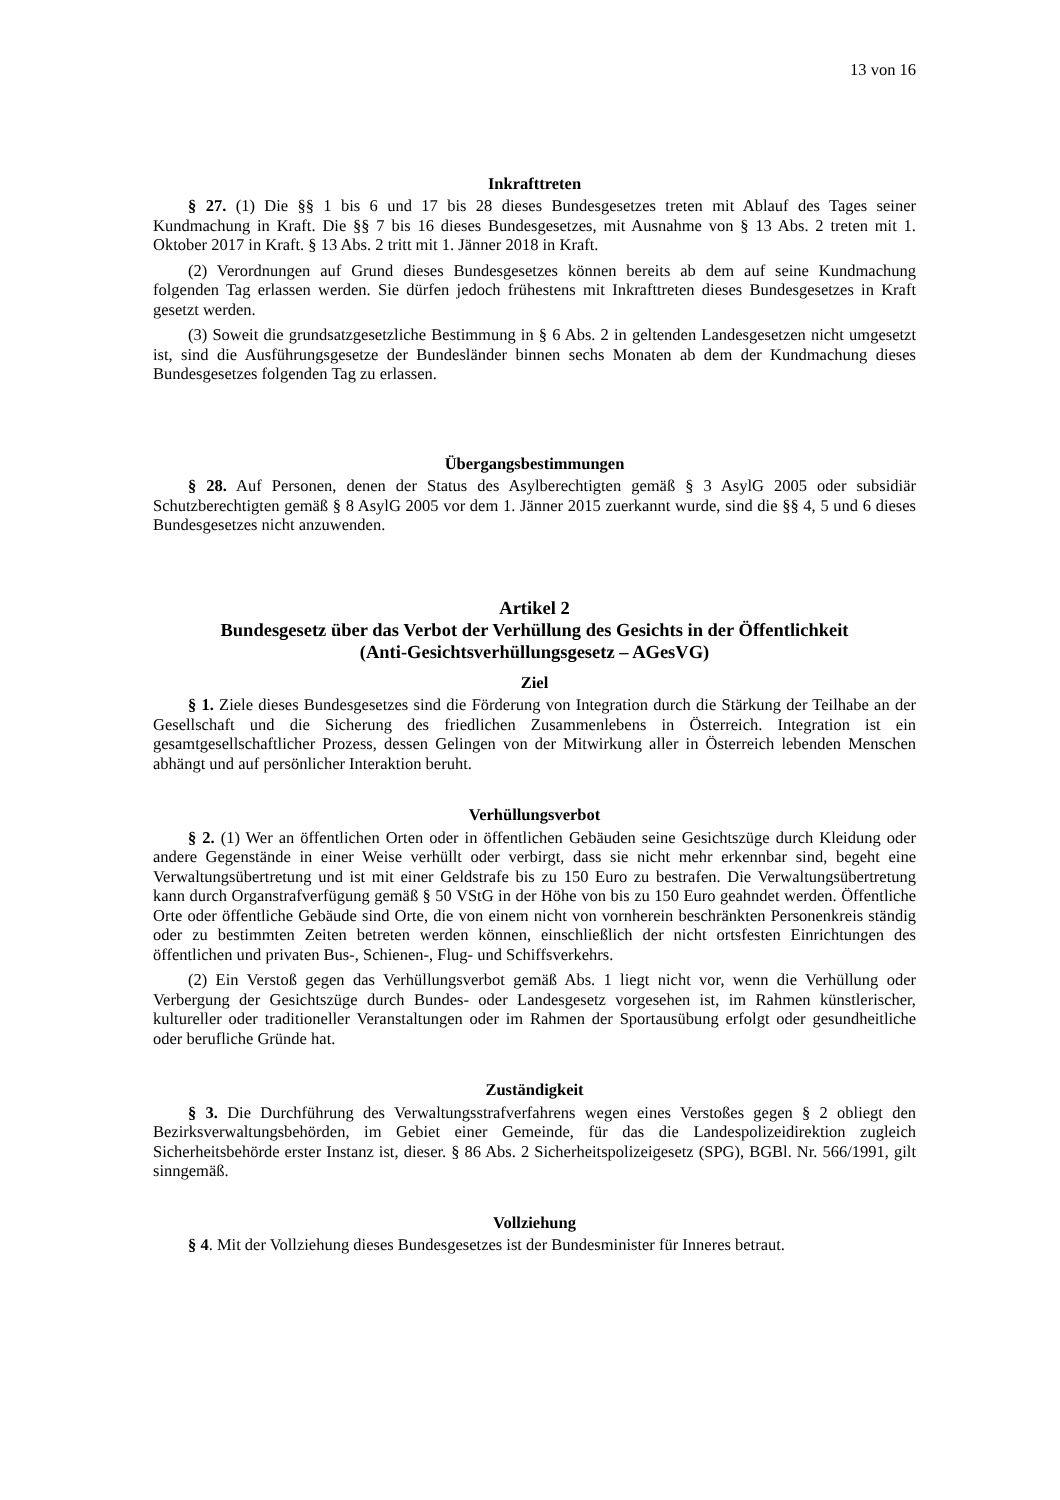13 von 16
Inkrafttreten
§ 27. (1) Die §§ 1 bis 6 und 17 bis 28 dieses Bundesgesetzes treten mit Ablauf des Tages seiner Kundmachung in Kraft. Die §§ 7 bis 16 dieses Bundesgesetzes, mit Ausnahme von § 13 Abs. 2 treten mit 1. Oktober 2017 in Kraft. § 13 Abs. 2 tritt mit 1. Jänner 2018 in Kraft.
(2) Verordnungen auf Grund dieses Bundesgesetzes können bereits ab dem auf seine Kundmachung folgenden Tag erlassen werden. Sie dürfen jedoch frühestens mit Inkrafttreten dieses Bundesgesetzes in Kraft gesetzt werden.
(3) Soweit die grundsatzgesetzliche Bestimmung in § 6 Abs. 2 in geltenden Landesgesetzen nicht umgesetzt ist, sind die Ausführungsgesetze der Bundesländer binnen sechs Monaten ab dem der Kundmachung dieses Bundesgesetzes folgenden Tag zu erlassen.
Übergangsbestimmungen
§ 28. Auf Personen, denen der Status des Asylberechtigten gemäß § 3 AsylG 2005 oder subsidiär Schutzberechtigten gemäß § 8 AsylG 2005 vor dem 1. Jänner 2015 zuerkannt wurde, sind die §§ 4, 5 und 6 dieses Bundesgesetzes nicht anzuwenden.
Artikel 2
Bundesgesetz über das Verbot der Verhüllung des Gesichts in der Öffentlichkeit
(Anti-Gesichtsverhüllungsgesetz – AGesVG)
Ziel
§ 1. Ziele dieses Bundesgesetzes sind die Förderung von Integration durch die Stärkung der Teilhabe an der Gesellschaft und die Sicherung des friedlichen Zusammenlebens in Österreich. Integration ist ein gesamtgesellschaftlicher Prozess, dessen Gelingen von der Mitwirkung aller in Österreich lebenden Menschen abhängt und auf persönlicher Interaktion beruht.
Verhüllungsverbot
§ 2. (1) Wer an öffentlichen Orten oder in öffentlichen Gebäuden seine Gesichtszüge durch Kleidung oder andere Gegenstände in einer Weise verhüllt oder verbirgt, dass sie nicht mehr erkennbar sind, begeht eine Verwaltungsübertretung und ist mit einer Geldstrafe bis zu 150 Euro zu bestrafen. Die Verwaltungsübertretung kann durch Organstrafverfügung gemäß § 50 VStG in der Höhe von bis zu 150 Euro geahndet werden. Öffentliche Orte oder öffentliche Gebäude sind Orte, die von einem nicht von vornherein beschränkten Personenkreis ständig oder zu bestimmten Zeiten betreten werden können, einschließlich der nicht ortsfesten Einrichtungen des öffentlichen und privaten Bus-, Schienen-, Flug- und Schiffsverkehrs.
(2) Ein Verstoß gegen das Verhüllungsverbot gemäß Abs. 1 liegt nicht vor, wenn die Verhüllung oder Verbergung der Gesichtszüge durch Bundes- oder Landesgesetz vorgesehen ist, im Rahmen künstlerischer, kultureller oder traditioneller Veranstaltungen oder im Rahmen der Sportausübung erfolgt oder gesundheitliche oder berufliche Gründe hat.
Zuständigkeit
§ 3. Die Durchführung des Verwaltungsstrafverfahrens wegen eines Verstoßes gegen § 2 obliegt den Bezirksverwaltungsbehörden, im Gebiet einer Gemeinde, für das die Landespolizeidirektion zugleich Sicherheitsbehörde erster Instanz ist, dieser. § 86 Abs. 2 Sicherheitspolizeigesetz (SPG), BGBl. Nr. 566/1991, gilt sinngemäß.
Vollziehung
§ 4. Mit der Vollziehung dieses Bundesgesetzes ist der Bundesminister für Inneres betraut.